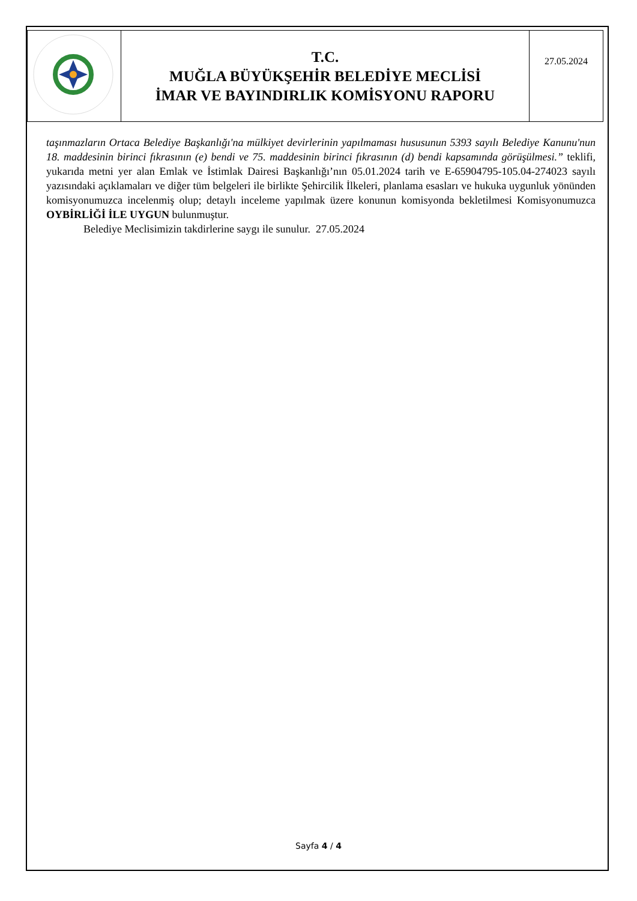| | T.C. MUĞLA BÜYÜKŞEHİR BELEDİYE MECLİSİ İMAR VE BAYINDIRLIK KOMİSYONU RAPORU | 27.05.2024 |
taşınmazların Ortaca Belediye Başkanlığı'na mülkiyet devirlerinin yapılmaması hususunun 5393 sayılı Belediye Kanunu'nun 18. maddesinin birinci fıkrasının (e) bendi ve 75. maddesinin birinci fıkrasının (d) bendi kapsamında görüşülmesi.” teklifi, yukarıda metni yer alan Emlak ve İstimlak Dairesi Başkanlığı’nın 05.01.2024 tarih ve E-65904795-105.04-274023 sayılı yazısındaki açıklamaları ve diğer tüm belgeleri ile birlikte Şehircilik İlkeleri, planlama esasları ve hukuka uygunluk yönünden komisyonumuzca incelenmiş olup; detaylı inceleme yapılmak üzere konunun komisyonda bekletilmesi Komisyonumuzca OYBİRLİĞİ İLE UYGUN bulunmuştur.
Belediye Meclisimizin takdirlerine saygı ile sunulur. 27.05.2024
Sayfa 4 / 4